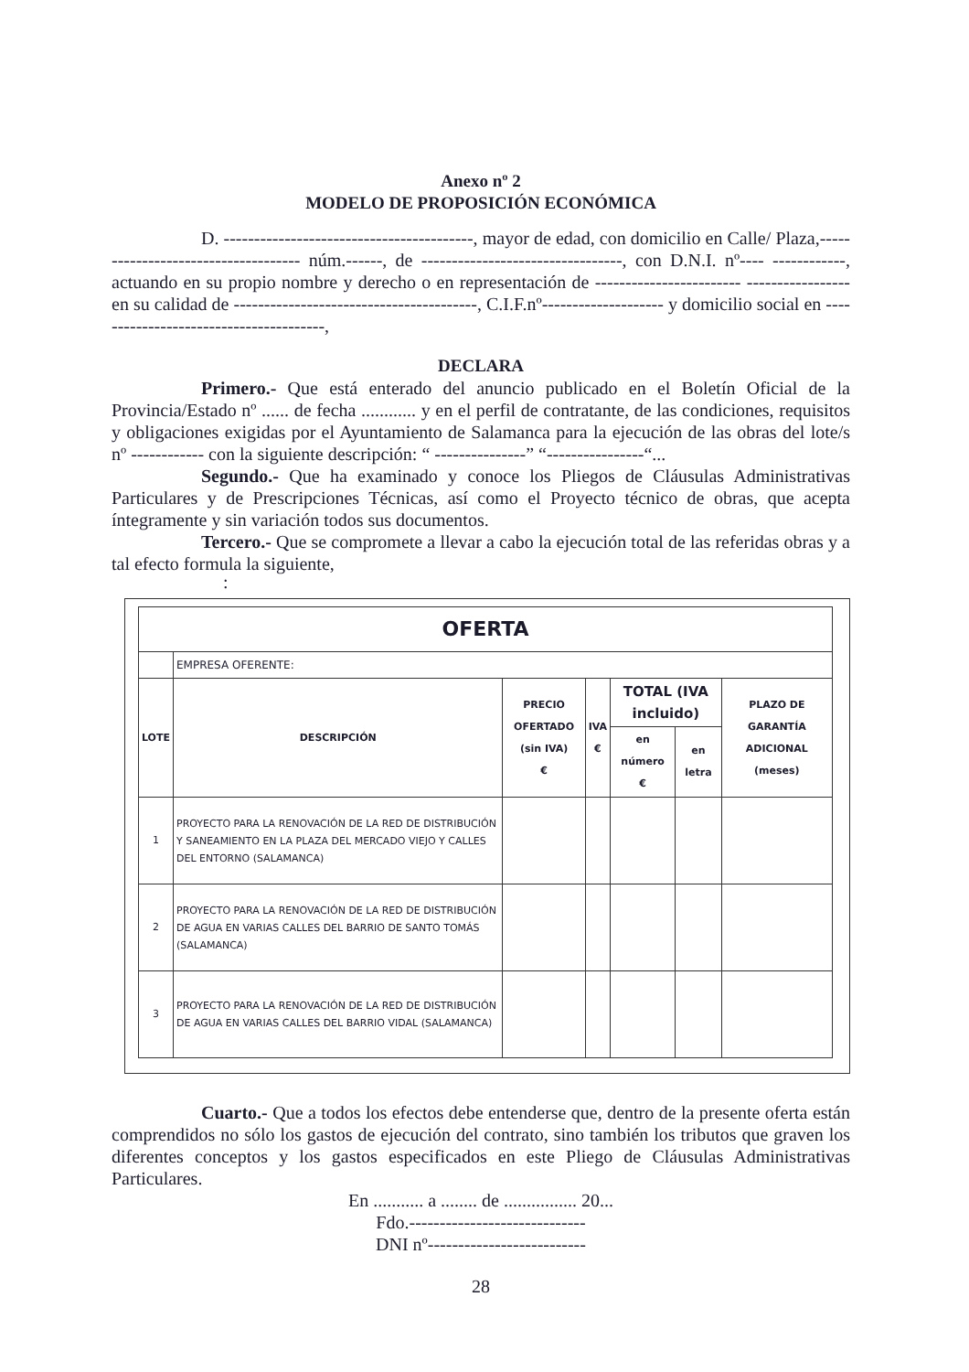Anexo nº 2
MODELO DE PROPOSICIÓN ECONÓMICA
D. -----------------------------------------, mayor de edad, con domicilio en Calle/ Plaza,------------------------------------ núm.------, de ---------------------------------, con D.N.I. nº---- ------------, actuando en su propio nombre y derecho o en representación de ------------------------ ----------------- en su calidad de ----------------------------------------, C.I.F.nº-------------------- y domicilio social en ---------------------------------------,
DECLARA
Primero.- Que está enterado del anuncio publicado en el Boletín Oficial de la Provincia/Estado nº ...... de fecha ............ y en el perfil de contratante, de las condiciones, requisitos y obligaciones exigidas por el Ayuntamiento de Salamanca para la ejecución de las obras del lote/s nº ------------ con la siguiente descripción: “ ---------------” “----------------“...
Segundo.- Que ha examinado y conoce los Pliegos de Cláusulas Administrativas Particulares y de Prescripciones Técnicas, así como el Proyecto técnico de obras, que acepta íntegramente y sin variación todos sus documentos.
Tercero.- Que se compromete a llevar a cabo la ejecución total de las referidas obras y a tal efecto formula la siguiente,
:
| OFERTA | | | | | | |
| --- | --- | --- | --- | --- | --- | --- |
| | EMPRESA OFERENTE: | | | | | |
| LOTE | DESCRIPCIÓN | PRECIO OFERTADO (sin IVA) € | IVA € | TOTAL (IVA incluido) | | PLAZO DE GARANTÍA ADICIONAL (meses) |
| | | | | en número € | en letra | |
| 1 | PROYECTO PARA LA RENOVACIÓN DE LA RED DE DISTRIBUCIÓN Y SANEAMIENTO EN LA PLAZA DEL MERCADO VIEJO Y CALLES DEL ENTORNO (SALAMANCA) | | | | | |
| 2 | PROYECTO PARA LA RENOVACIÓN DE LA RED DE DISTRIBUCIÓN DE AGUA EN VARIAS CALLES DEL BARRIO DE SANTO TOMÁS (SALAMANCA) | | | | | |
| 3 | PROYECTO PARA LA RENOVACIÓN DE LA RED DE DISTRIBUCIÓN DE AGUA EN VARIAS CALLES DEL BARRIO VIDAL (SALAMANCA) | | | | | |
Cuarto.- Que a todos los efectos debe entenderse que, dentro de la presente oferta están comprendidos no sólo los gastos de ejecución del contrato, sino también los tributos que graven los diferentes conceptos y los gastos especificados en este Pliego de Cláusulas Administrativas Particulares.
En ........... a ........ de ................ 20...
Fdo.-----------------------------
DNI nº--------------------------
28